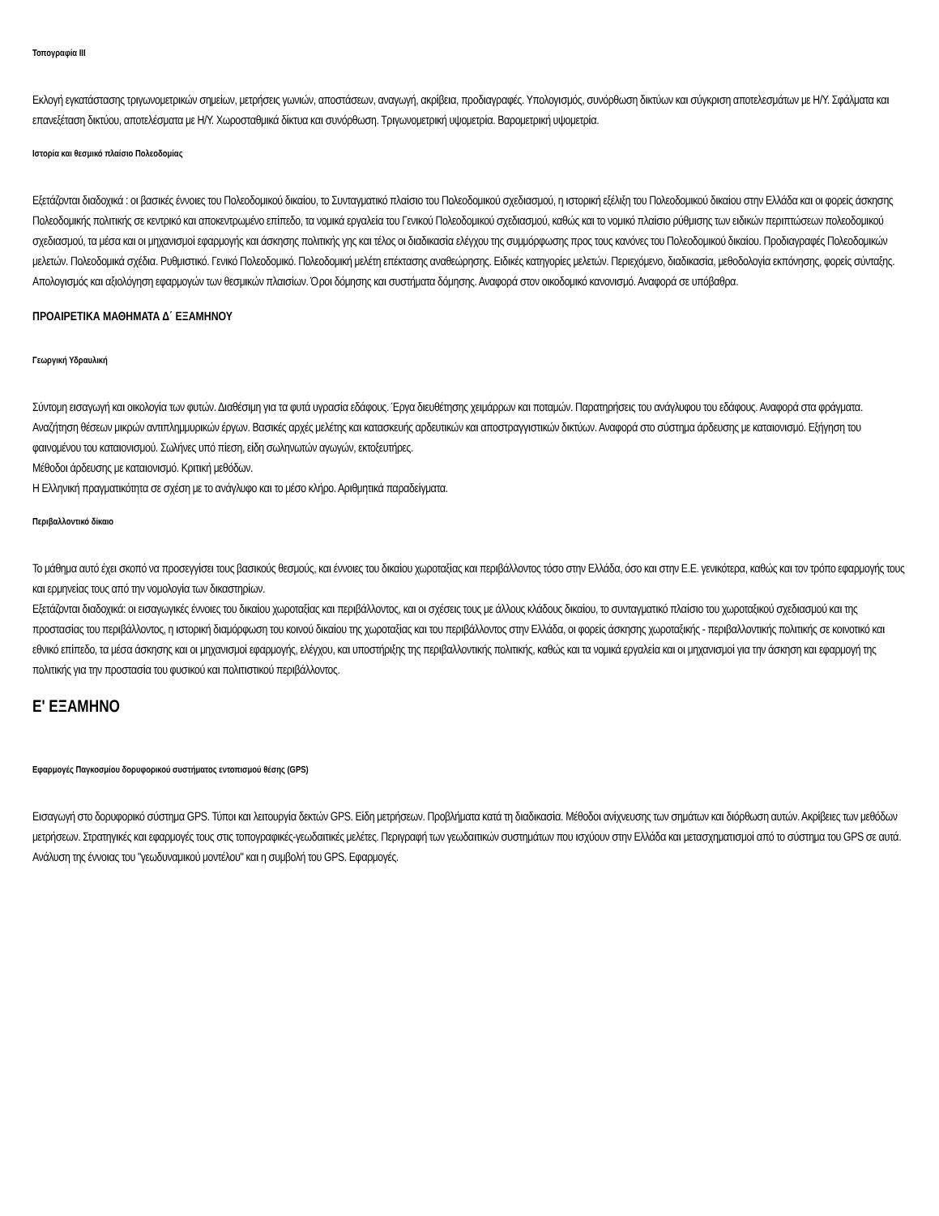Τοπογραφία ΙΙΙ
Εκλογή εγκατάστασης τριγωνομετρικών σημείων, μετρήσεις γωνιών, αποστάσεων, αναγωγή, ακρίβεια, προδιαγραφές. Υπολογισμός, συνόρθωση δικτύων και σύγκριση αποτελεσμάτων με Η/Υ. Σφάλματα και επανεξέταση δικτύου, αποτελέσματα με Η/Υ. Χωροσταθμικά δίκτυα και συνόρθωση. Τριγωνομετρική υψομετρία. Βαρομετρική υψομετρία.
Ιστορία και θεσμικό πλαίσιο Πολεοδομίας
Εξετάζονται διαδοχικά : οι βασικές έννοιες του Πολεοδομικού δικαίου, το Συνταγματικό πλαίσιο του Πολεοδομικού σχεδιασμού, η ιστορική εξέλιξη του Πολεοδομικού δικαίου στην Ελλάδα και οι φορείς άσκησης Πολεοδομικής πολιτικής σε κεντρικό και αποκεντρωμένο επίπεδο, τα νομικά εργαλεία του Γενικού Πολεοδομικού σχεδιασμού, καθώς και το νομικό πλαίσιο ρύθμισης των ειδικών περιπτώσεων πολεοδομικού σχεδιασμού, τα μέσα και οι μηχανισμοί εφαρμογής και άσκησης πολιτικής γης και τέλος οι διαδικασία ελέγχου της συμμόρφωσης προς τους κανόνες του Πολεοδομικού δικαίου. Προδιαγραφές Πολεοδομικών μελετών. Πολεοδομικά σχέδια. Ρυθμιστικό. Γενικό Πολεοδομικό. Πολεοδομική μελέτη επέκτασης αναθεώρησης. Ειδικές κατηγορίες μελετών. Περιεχόμενο, διαδικασία, μεθοδολογία εκπόνησης, φορείς σύνταξης. Απολογισμός και αξιολόγηση εφαρμογών των θεσμικών πλαισίων. Όροι δόμησης και συστήματα δόμησης. Αναφορά στον οικοδομικό κανονισμό. Αναφορά σε υπόβαθρα.
ΠΡΟΑΙΡΕΤΙΚΑ ΜΑΘΗΜΑΤΑ Δ΄ ΕΞΑΜΗΝΟΥ
Γεωργική Υδραυλική
Σύντομη εισαγωγή και οικολογία των φυτών. Διαθέσιμη για τα φυτά υγρασία εδάφους. Έργα διευθέτησης χειμάρρων και ποταμών. Παρατηρήσεις του ανάγλυφου του εδάφους. Αναφορά στα φράγματα. Αναζήτηση θέσεων μικρών αντιπλημμυρικών έργων. Βασικές αρχές μελέτης και κατασκευής αρδευτικών και αποστραγγιστικών δικτύων. Αναφορά στο σύστημα άρδευσης με καταιονισμό. Εξήγηση του φαινομένου του καταιονισμού. Σωλήνες υπό πίεση, είδη σωληνωτών αγωγών, εκτοξευτήρες.
Μέθοδοι άρδευσης με καταιονισμό. Κριτική μεθόδων.
Η Ελληνική πραγματικότητα σε σχέση με το ανάγλυφο και το μέσο κλήρο. Αριθμητικά παραδείγματα.
Περιβαλλοντικό δίκαιο
Το μάθημα αυτό έχει σκοπό να προσεγγίσει τους βασικούς θεσμούς, και έννοιες του δικαίου χωροταξίας και περιβάλλοντος τόσο στην Ελλάδα, όσο και στην Ε.Ε. γενικότερα, καθώς και τον τρόπο εφαρμογής τους και ερμηνείας τους από την νομολογία των δικαστηρίων.
Εξετάζονται διαδοχικά: οι εισαγωγικές έννοιες του δικαίου χωροταξίας και περιβάλλοντος, και οι σχέσεις τους με άλλους κλάδους δικαίου, το συνταγματικό πλαίσιο του χωροταξικού σχεδιασμού και της προστασίας του περιβάλλοντος, η ιστορική διαμόρφωση του κοινού δικαίου της χωροταξίας και του περιβάλλοντος στην Ελλάδα, οι φορείς άσκησης χωροταξικής - περιβαλλοντικής πολιτικής σε κοινοτικό και εθνικό επίπεδο, τα μέσα άσκησης και οι μηχανισμοί εφαρμογής, ελέγχου, και υποστήριξης της περιβαλλοντικής πολιτικής, καθώς και τα νομικά εργαλεία και οι μηχανισμοί για την άσκηση και εφαρμογή της πολιτικής για την προστασία του φυσικού και πολιτιστικού περιβάλλοντος.
Ε' ΕΞΑΜΗΝΟ
Εφαρμογές Παγκοσμίου δορυφορικού συστήματος εντοπισμού θέσης (GPS)
Εισαγωγή στο δορυφορικό σύστημα GPS. Τύποι και λειτουργία δεκτών GPS. Είδη μετρήσεων. Προβλήματα κατά τη διαδικασία. Μέθοδοι ανίχνευσης των σημάτων και διόρθωση αυτών. Ακρίβειες των μεθόδων μετρήσεων. Στρατηγικές και εφαρμογές τους στις τοπογραφικές-γεωδαιτικές μελέτες. Περιγραφή των γεωδαιτικών συστημάτων που ισχύουν στην Ελλάδα και μετασχηματισμοί από το σύστημα του GPS σε αυτά. Ανάλυση της έννοιας του "γεωδυναμικού μοντέλου" και η συμβολή του GPS. Εφαρμογές.